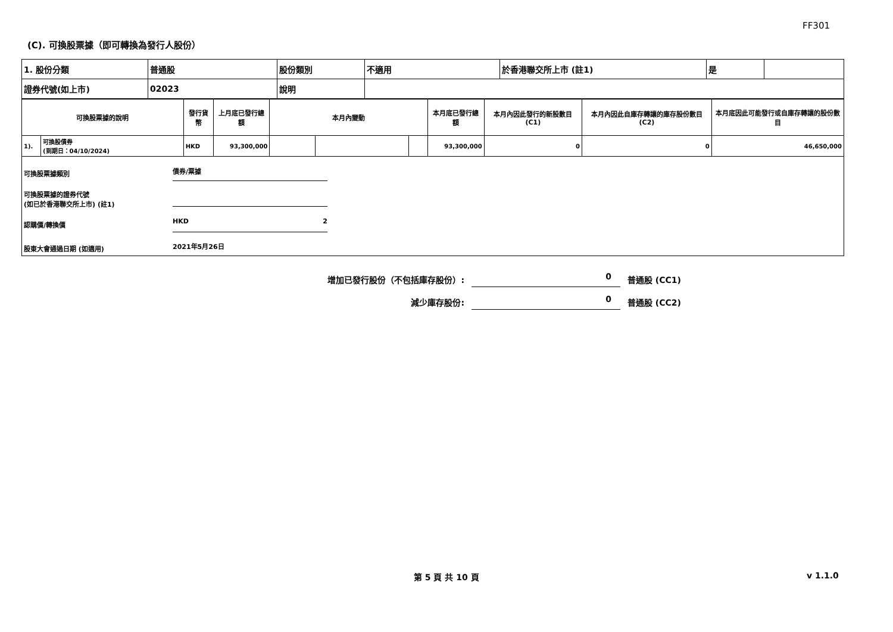FF301
(C). 可換股票據（即可轉換為發行人股份）
| 1. 股份分類 | 普通股 | 股份類別 | 不適用 | 於香港聯交所上市 (註1) | 是 | |
| 證券代號(如上市) | 02023 | 說明 | | | | |
| 可換股票據的說明 | | 發行貨幣 | 上月底已發行總額 | 本月內變動 | | | 本月底已發行總額 | 本月內因此發行的新股數目 (C1) | 本月內因此自庫存轉讓的庫存股份數目 (C2) | 本月底因此可能發行或自庫存轉讓的股份數目 |
| --- | --- | --- | --- | --- | --- | --- | --- | --- | --- | --- |
| 1). | 可換股債券 (到期日：04/10/2024) | HKD | 93,300,000 | | | | 93,300,000 | 0 | 0 | 46,650,000 |
可換股票據類別 債券/票據
可換股票據的證券代號
(如已於香港聯交所上市) (註1)
認購價/轉換價 HKD 2
股東大會通過日期 (如適用) 2021年5月26日
增加已發行股份（不包括庫存股份）: 0 普通股 (CC1)
減少庫存股份: 0 普通股 (CC2)
第 5 頁 共 10 頁 v 1.1.0